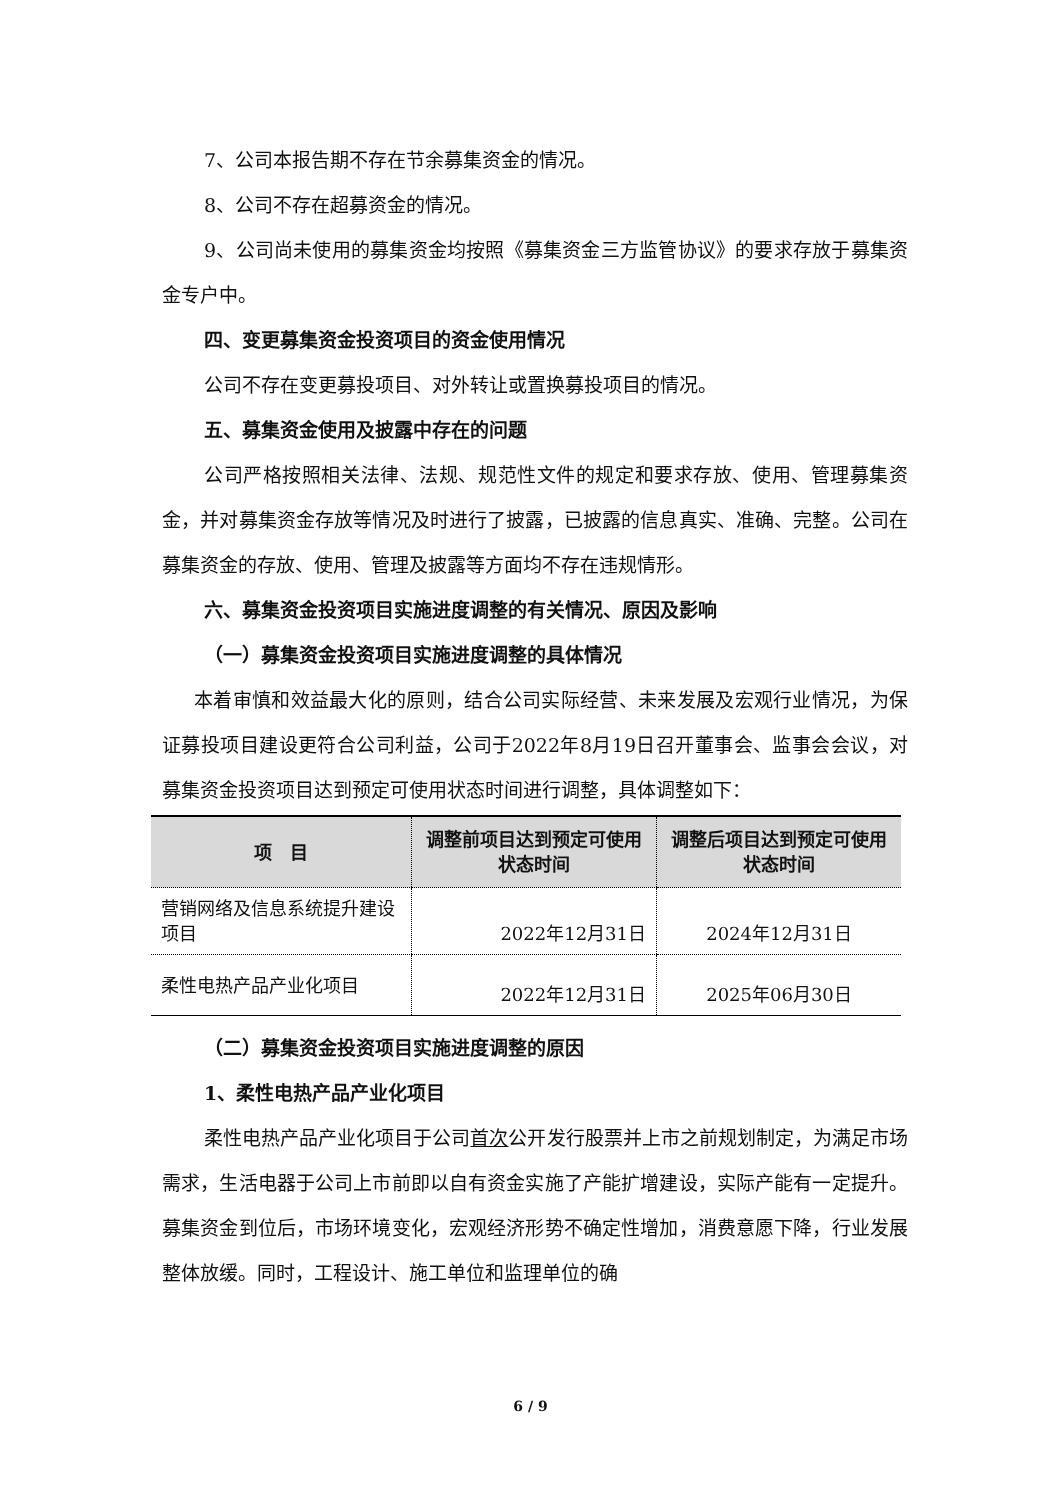7、公司本报告期不存在节余募集资金的情况。
8、公司不存在超募资金的情况。
9、公司尚未使用的募集资金均按照《募集资金三方监管协议》的要求存放于募集资金专户中。
四、变更募集资金投资项目的资金使用情况
公司不存在变更募投项目、对外转让或置换募投项目的情况。
五、募集资金使用及披露中存在的问题
公司严格按照相关法律、法规、规范性文件的规定和要求存放、使用、管理募集资金，并对募集资金存放等情况及时进行了披露，已披露的信息真实、准确、完整。公司在募集资金的存放、使用、管理及披露等方面均不存在违规情形。
六、募集资金投资项目实施进度调整的有关情况、原因及影响
（一）募集资金投资项目实施进度调整的具体情况
本着审慎和效益最大化的原则，结合公司实际经营、未来发展及宏观行业情况，为保证募投项目建设更符合公司利益，公司于2022年8月19日召开董事会、监事会会议，对募集资金投资项目达到预定可使用状态时间进行调整，具体调整如下：
| 项 目 | 调整前项目达到预定可使用状态时间 | 调整后项目达到预定可使用状态时间 |
| --- | --- | --- |
| 营销网络及信息系统提升建设项目 | 2022年12月31日 | 2024年12月31日 |
| 柔性电热产品产业化项目 | 2022年12月31日 | 2025年06月30日 |
（二）募集资金投资项目实施进度调整的原因
1、柔性电热产品产业化项目
柔性电热产品产业化项目于公司首次公开发行股票并上市之前规划制定，为满足市场需求，生活电器于公司上市前即以自有资金实施了产能扩增建设，实际产能有一定提升。募集资金到位后，市场环境变化，宏观经济形势不确定性增加，消费意愿下降，行业发展整体放缓。同时，工程设计、施工单位和监理单位的确
6 / 9